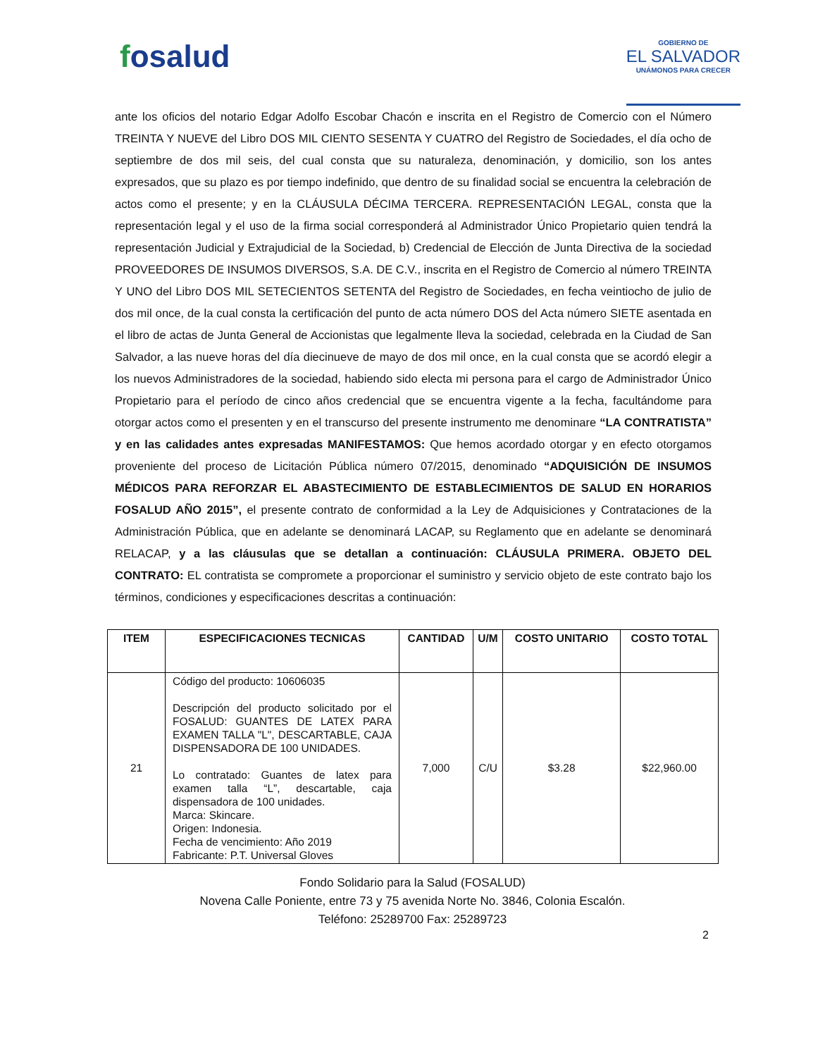fosalud
GOBIERNO DE
EL SALVADOR
UNÁMONOS PARA CRECER
ante los oficios del notario Edgar Adolfo Escobar Chacón e inscrita en el Registro de Comercio con el Número TREINTA Y NUEVE del Libro DOS MIL CIENTO SESENTA Y CUATRO del Registro de Sociedades, el día ocho de septiembre de dos mil seis, del cual consta que su naturaleza, denominación, y domicilio, son los antes expresados, que su plazo es por tiempo indefinido, que dentro de su finalidad social se encuentra la celebración de actos como el presente; y en la CLÁUSULA DÉCIMA TERCERA. REPRESENTACIÓN LEGAL, consta que la representación legal y el uso de la firma social corresponderá al Administrador Único Propietario quien tendrá la representación Judicial y Extrajudicial de la Sociedad, b) Credencial de Elección de Junta Directiva de la sociedad PROVEEDORES DE INSUMOS DIVERSOS, S.A. DE C.V., inscrita en el Registro de Comercio al número TREINTA Y UNO del Libro DOS MIL SETECIENTOS SETENTA del Registro de Sociedades, en fecha veintiocho de julio de dos mil once, de la cual consta la certificación del punto de acta número DOS del Acta número SIETE asentada en el libro de actas de Junta General de Accionistas que legalmente lleva la sociedad, celebrada en la Ciudad de San Salvador, a las nueve horas del día diecinueve de mayo de dos mil once, en la cual consta que se acordó elegir a los nuevos Administradores de la sociedad, habiendo sido electa mi persona para el cargo de Administrador Único Propietario para el período de cinco años credencial que se encuentra vigente a la fecha, facultándome para otorgar actos como el presenten y en el transcurso del presente instrumento me denominare “LA CONTRATISTA” y en las calidades antes expresadas MANIFESTAMOS: Que hemos acordado otorgar y en efecto otorgamos proveniente del proceso de Licitación Pública número 07/2015, denominado “ADQUISICIÓN DE INSUMOS MÉDICOS PARA REFORZAR EL ABASTECIMIENTO DE ESTABLECIMIENTOS DE SALUD EN HORARIOS FOSALUD AÑO 2015”, el presente contrato de conformidad a la Ley de Adquisiciones y Contrataciones de la Administración Pública, que en adelante se denominará LACAP, su Reglamento que en adelante se denominará RELACAP, y a las cláusulas que se detallan a continuación: CLÁUSULA PRIMERA. OBJETO DEL CONTRATO: EL contratista se compromete a proporcionar el suministro y servicio objeto de este contrato bajo los términos, condiciones y especificaciones descritas a continuación:
| ITEM | ESPECIFICACIONES TECNICAS | CANTIDAD | U/M | COSTO UNITARIO | COSTO TOTAL |
| --- | --- | --- | --- | --- | --- |
| 21 | Código del producto: 10606035 Descripción del producto solicitado por el FOSALUD: GUANTES DE LATEX PARA EXAMEN TALLA "L", DESCARTABLE, CAJA DISPENSADORA DE 100 UNIDADES. Lo contratado: Guantes de latex para examen talla “L”, descartable, caja dispensadora de 100 unidades. Marca: Skincare. Origen: Indonesia. Fecha de vencimiento: Año 2019 Fabricante: P.T. Universal Gloves | 7,000 | C/U | $3.28 | $22,960.00 |
Fondo Solidario para la Salud (FOSALUD)
Novena Calle Poniente, entre 73 y 75 avenida Norte No. 3846, Colonia Escalón.
Teléfono: 25289700 Fax: 25289723
2